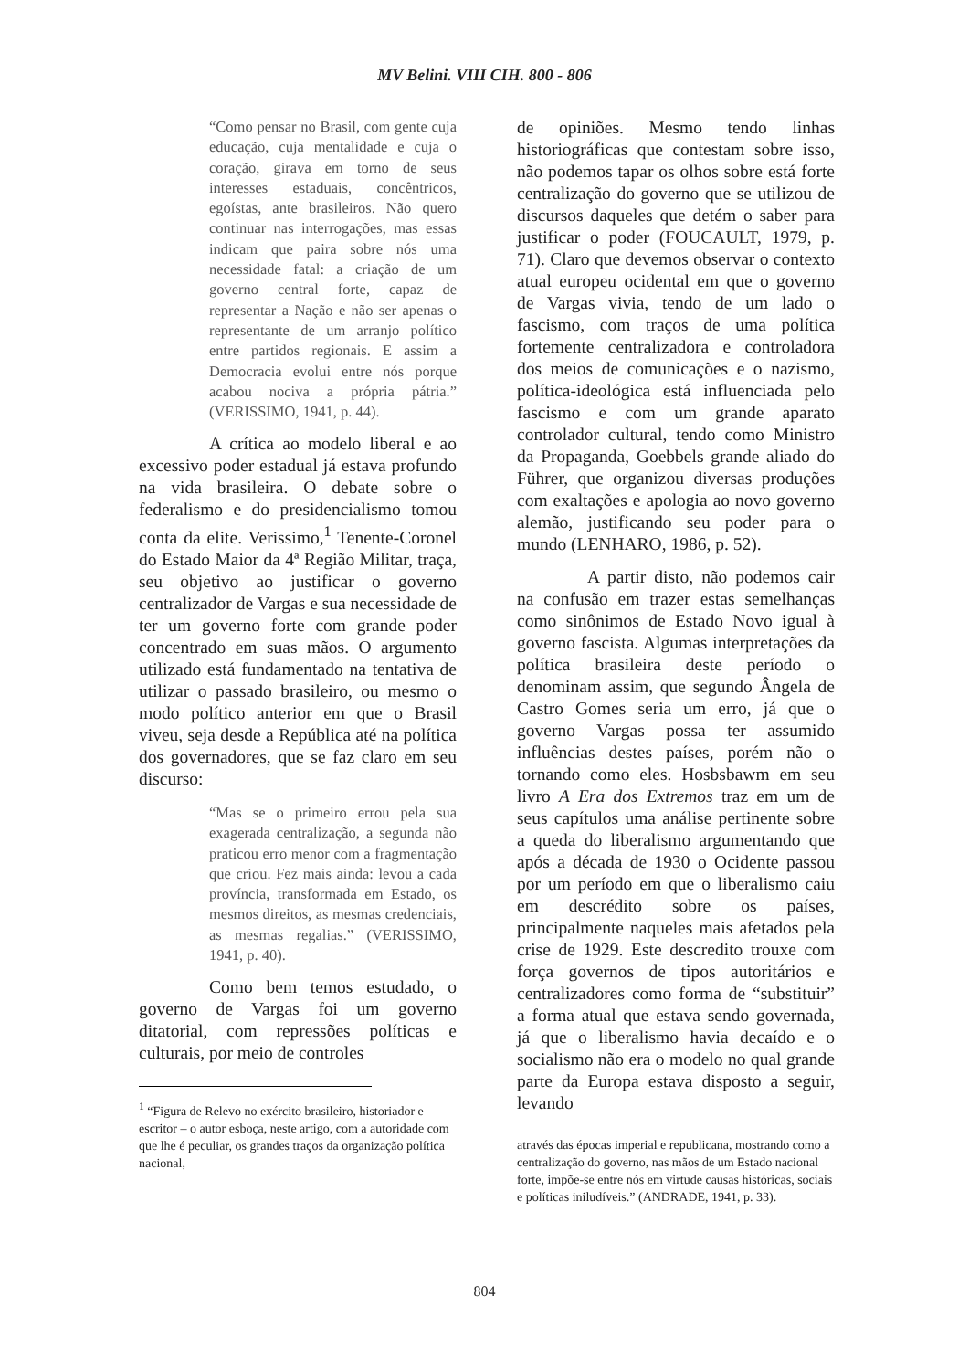MV Belini. VIII CIH. 800 - 806
“Como pensar no Brasil, com gente cuja educação, cuja mentalidade e cuja o coração, girava em torno de seus interesses estaduais, concêntricos, egoístas, ante brasileiros. Não quero continuar nas interrogações, mas essas indicam que paira sobre nós uma necessidade fatal: a criação de um governo central forte, capaz de representar a Nação e não ser apenas o representante de um arranjo político entre partidos regionais. E assim a Democracia evolui entre nós porque acabou nociva a própria pátria.” (VERISSIMO, 1941, p. 44).
A crítica ao modelo liberal e ao excessivo poder estadual já estava profundo na vida brasileira. O debate sobre o federalismo e do presidencialismo tomou conta da elite. Verissimo,<sup>1</sup> Tenente-Coronel do Estado Maior da 4ª Região Militar, traça, seu objetivo ao justificar o governo centralizador de Vargas e sua necessidade de ter um governo forte com grande poder concentrado em suas mãos. O argumento utilizado está fundamentado na tentativa de utilizar o passado brasileiro, ou mesmo o modo político anterior em que o Brasil viveu, seja desde a República até na política dos governadores, que se faz claro em seu discurso:
“Mas se o primeiro errou pela sua exagerada centralização, a segunda não praticou erro menor com a fragmentação que criou. Fez mais ainda: levou a cada província, transformada em Estado, os mesmos direitos, as mesmas credenciais, as mesmas regalias.” (VERISSIMO, 1941, p. 40).
Como bem temos estudado, o governo de Vargas foi um governo ditatorial, com repressões políticas e culturais, por meio de controles
<sup>1</sup> “Figura de Relevo no exército brasileiro, historiador e escritor – o autor esboça, neste artigo, com a autoridade com que lhe é peculiar, os grandes traços da organização política nacional,
de opiniões. Mesmo tendo linhas historiográficas que contestam sobre isso, não podemos tapar os olhos sobre está forte centralização do governo que se utilizou de discursos daqueles que detém o saber para justificar o poder (FOUCAULT, 1979, p. 71). Claro que devemos observar o contexto atual europeu ocidental em que o governo de Vargas vivia, tendo de um lado o fascismo, com traços de uma política fortemente centralizadora e controladora dos meios de comunicações e o nazismo, política-ideológica está influenciada pelo fascismo e com um grande aparato controlador cultural, tendo como Ministro da Propaganda, Goebbels grande aliado do Führer, que organizou diversas produções com exaltações e apologia ao novo governo alemão, justificando seu poder para o mundo (LENHARO, 1986, p. 52).
A partir disto, não podemos cair na confusão em trazer estas semelhanças como sinônimos de Estado Novo igual à governo fascista. Algumas interpretações da política brasileira deste período o denominam assim, que segundo Ângela de Castro Gomes seria um erro, já que o governo Vargas possa ter assumido influências destes países, porém não o tornando como eles. Hosbsbawm em seu livro A Era dos Extremos traz em um de seus capítulos uma análise pertinente sobre a queda do liberalismo argumentando que após a década de 1930 o Ocidente passou por um período em que o liberalismo caiu em descrédito sobre os países, principalmente naqueles mais afetados pela crise de 1929. Este descredito trouxe com força governos de tipos autoritários e centralizadores como forma de “substituir” a forma atual que estava sendo governada, já que o liberalismo havia decaído e o socialismo não era o modelo no qual grande parte da Europa estava disposto a seguir, levando
através das épocas imperial e republicana, mostrando como a centralização do governo, nas mãos de um Estado nacional forte, impõe-se entre nós em virtude causas históricas, sociais e políticas iniludíveis.” (ANDRADE, 1941, p. 33).
804